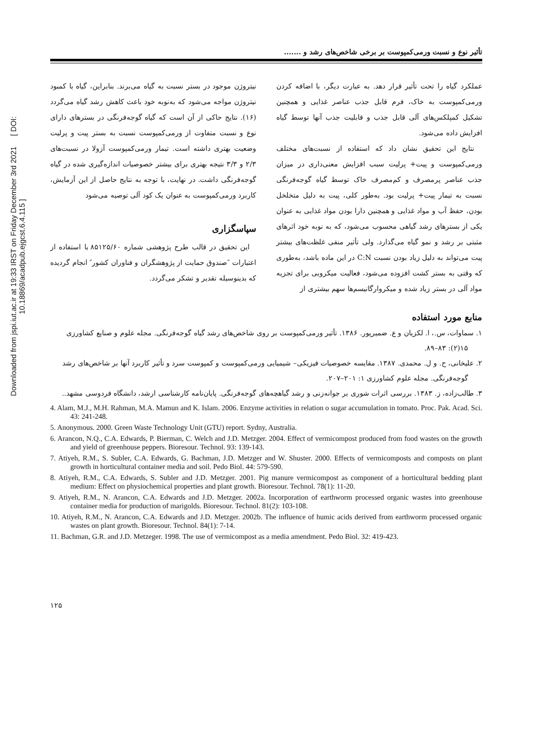Downloaded from jspi.iut.ac.ir at 19:33 IRST on Friday December 3rd 2021 [ DOI: 10.18869/acadpub.ejgcst.6.4.115 ]
تأثیر نوع و نسبت ورمی‌کمپوست بر برخی شاخص‌های رشد و .......
عملکرد گیاه را تحت تأثیر قرار دهد. به عبارت دیگر، با اضافه کردن ورمی‌کمپوست به خاک، فرم قابل جذب عناصر غذایی و همچنین تشکیل کمپلکس‌های آلی قابل جذب و قابلیت جذب آنها توسط گیاه افزایش داده می‌شود.
نتایج این تحقیق نشان داد که استفاده از نسبت‌های مختلف ورمی‌کمپوست و پیت+ پرلیت سبب افزایش معنی‌داری در میزان جذب عناصر پرمصرف و کم‌مصرف خاک توسط گیاه گوجه‌فرنگی نسبت به تیمار پیت+ پرلیت بود. به‌طور کلی، پیت به دلیل متخلخل بودن، حفظ آب و مواد غذایی و همچنین دارا بودن مواد غذایی به عنوان یکی از بسترهای رشد گیاهی محسوب می‌شود، که به نوبه خود اثرهای مثبتی بر رشد و نمو گیاه می‌گذارد. ولی تأثیر منفی غلظت‌های بیشتر پیت می‌تواند به دلیل زیاد بودن نسبت C:N در این ماده باشد، به‌طوری که وقتی به بستر کشت افزوده می‌شود، فعالیت میکروبی برای تجزیه مواد آلی در بستر زیاد شده و میکروارگانیسم‌ها سهم بیشتری از
نیتروژن موجود در بستر نسبت به گیاه می‌برند. بنابراین، گیاه با کمبود نیتروژن مواجه می‌شود که به‌نوبه خود باعث کاهش رشد گیاه می‌گردد (۱۶). نتایج حاکی از آن است که گیاه گوجه‌فرنگی در بسترهای دارای نوع و نسبت متفاوت از ورمی‌کمپوست نسبت به بستر پیت و پرلیت وضعیت بهتری داشته است. تیمار ورمی‌کمپوست آزولا در نسبت‌های ۲/۳ و ۳/۳ نتیجه بهتری برای بیشتر خصوصیات اندازه‌گیری شده در گیاه گوجه‌فرنگی داشت. در نهایت، با توجه به نتایج حاصل از این آزمایش، کاربرد ورمی‌کمپوست به عنوان یک کود آلی توصیه می‌شود
سپاسگزاری
این تحقیق در قالب طرح پژوهشی شماره ۸۵۱۲۵/۶۰ با استفاده از اعتبارات ″صندوق حمایت از پژوهشگران و فناوران کشور″ انجام گردیده که بدینوسیله تقدیر و تشکر می‌گردد.
منابع مورد استفاده
۱. سماوات، س.، ا. لکزیان و ع. ضمیرپور. ۱۳۸۶. تأثیر ورمی‌کمپوست بر روی شاخص‌های رشد گیاه گوجه‌فرنگی. مجله علوم و صنایع کشاورزی ۱۵(۲): ۸۳–۸۹.
۲. علیخانی، ح. و ل. محمدی. ۱۳۸۷. مقایسه خصوصیات فیزیکی– شیمیایی ورمی‌کمپوست و کمپوست سرد و تأثیر کاربرد آنها بر شاخص‌های رشد گوجه‌فرنگی. مجله علوم کشاورزی ۱: ۲۰۱–۲۰۷.
۳. طالب‌زاده، ز. ۱۳۸۳. بررسی اثرات شوری بر جوانه‌زنی و رشد گیاهچه‌های گوجه‌فرنگی. پایان‌نامه کارشناسی ارشد، دانشگاه فردوسی مشهد..
4. Alam, M.J., M.H. Rahman, M.A. Mamun and K. Islam. 2006. Enzyme activities in relation o sugar accumulation in tomato. Proc. Pak. Acad. Sci. 43: 241-248.
5. Anonymous. 2000. Green Waste Technology Unit (GTU) report. Sydny, Australia.
6. Arancon, N.Q., C.A. Edwards, P. Bierman, C. Welch and J.D. Metzger. 2004. Effect of vermicompost produced from food wastes on the growth and yield of greenhouse peppers. Bioresour. Technol. 93: 139-143.
7. Atiyeh, R.M., S. Subler, C.A. Edwards, G. Bachman, J.D. Metzger and W. Shuster. 2000. Effects of vermicomposts and composts on plant growth in horticultural container media and soil. Pedo Biol. 44: 579-590.
8. Atiyeh, R.M., C.A. Edwards, S. Subler and J.D. Metzger. 2001. Pig manure vermicompost as component of a horticultural bedding plant medium: Effect on physiochemical properties and plant growth. Bioresour. Technol. 78(1): 11-20.
9. Atiyeh, R.M., N. Arancon, C.A. Edwards and J.D. Metzger. 2002a. Incorporation of earthworm processed organic wastes into greenhouse container media for production of marigolds. Bioresour. Technol. 81(2): 103-108.
10. Atiyeh, R.M., N. Arancon, C.A. Edwards and J.D. Metzger. 2002b. The influence of humic acids derived from earthworm processed organic wastes on plant growth. Bioresour. Technol. 84(1): 7-14.
11. Bachman, G.R. and J.D. Metzeger. 1998. The use of vermicompost as a media amendment. Pedo Biol. 32: 419-423.
۱۲۵